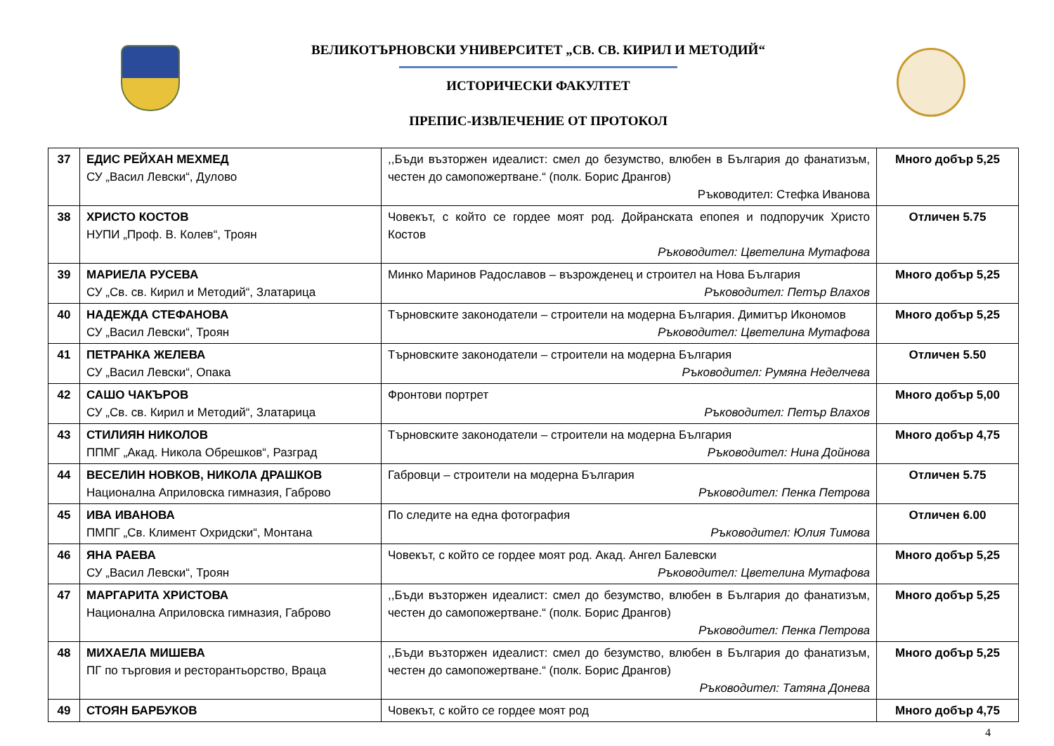ВЕЛИКОТЪРНОВСКИ УНИВЕРСИТЕТ „СВ. СВ. КИРИЛ И МЕТОДИЙ“
ИСТОРИЧЕСКИ ФАКУЛТЕТ
ПРЕПИС-ИЗВЛЕЧЕНИЕ ОТ ПРОТОКОЛ
| 37 | ЕДИС РЕЙХАН МЕХМЕД СУ „Васил Левски“, Дулово | ,,Бъди възторжен идеалист: смел до безумство, влюбен в България до фанатизъм, честен до самопожертване.“ (полк. Борис Дрангов) Ръководител: Стефка Иванова | Много добър 5,25 |
| 38 | ХРИСТО КОСТОВ НУПИ „Проф. В. Колев“, Троян | Човекът, с който се гордее моят род. Дойранската епопея и подпоручик Христо Костов Ръководител: Цветелина Мутафова | Отличен 5.75 |
| 39 | МАРИЕЛА РУСЕВА СУ „Св. св. Кирил и Методий“, Златарица | Минко Маринов Радославов – възрожденец и строител на Нова България Ръководител: Петър Влахов | Много добър 5,25 |
| 40 | НАДЕЖДА СТЕФАНОВА СУ „Васил Левски“, Троян | Търновските законодатели – строители на модерна България. Димитър Икономов Ръководител: Цветелина Мутафова | Много добър 5,25 |
| 41 | ПЕТРАНКА ЖЕЛЕВА СУ „Васил Левски“, Опака | Търновските законодатели – строители на модерна България Ръководител: Румяна Неделчева | Отличен 5.50 |
| 42 | САШО ЧАКЪРОВ СУ „Св. св. Кирил и Методий“, Златарица | Фронтови портрет Ръководител: Петър Влахов | Много добър 5,00 |
| 43 | СТИЛИЯН НИКОЛОВ ППМГ „Акад. Никола Обрешков“, Разград | Търновските законодатели – строители на модерна България Ръководител: Нина Дойнова | Много добър 4,75 |
| 44 | ВЕСЕЛИН НОВКОВ, НИКОЛА ДРАШКОВ Национална Априловска гимназия, Габрово | Габровци – строители на модерна България Ръководител: Пенка Петрова | Отличен 5.75 |
| 45 | ИВА ИВАНОВА ПМПГ „Св. Климент Охридски“, Монтана | По следите на една фотография Ръководител: Юлия Тимова | Отличен 6.00 |
| 46 | ЯНА РАЕВА СУ „Васил Левски“, Троян | Човекът, с който се гордее моят род. Акад. Ангел Балевски Ръководител: Цветелина Мутафова | Много добър 5,25 |
| 47 | МАРГАРИТА ХРИСТОВА Национална Априловска гимназия, Габрово | ,,Бъди възторжен идеалист: смел до безумство, влюбен в България до фанатизъм, честен до самопожертване.“ (полк. Борис Дрангов) Ръководител: Пенка Петрова | Много добър 5,25 |
| 48 | МИХАЕЛА МИШЕВА ПГ по търговия и ресторантьорство, Враца | ,,Бъди възторжен идеалист: смел до безумство, влюбен в България до фанатизъм, честен до самопожертване.“ (полк. Борис Дрангов) Ръководител: Татяна Донева | Много добър 5,25 |
| 49 | СТОЯН БАРБУКОВ | Човекът, с който се гордее моят род | Много добър 4,75 |
4